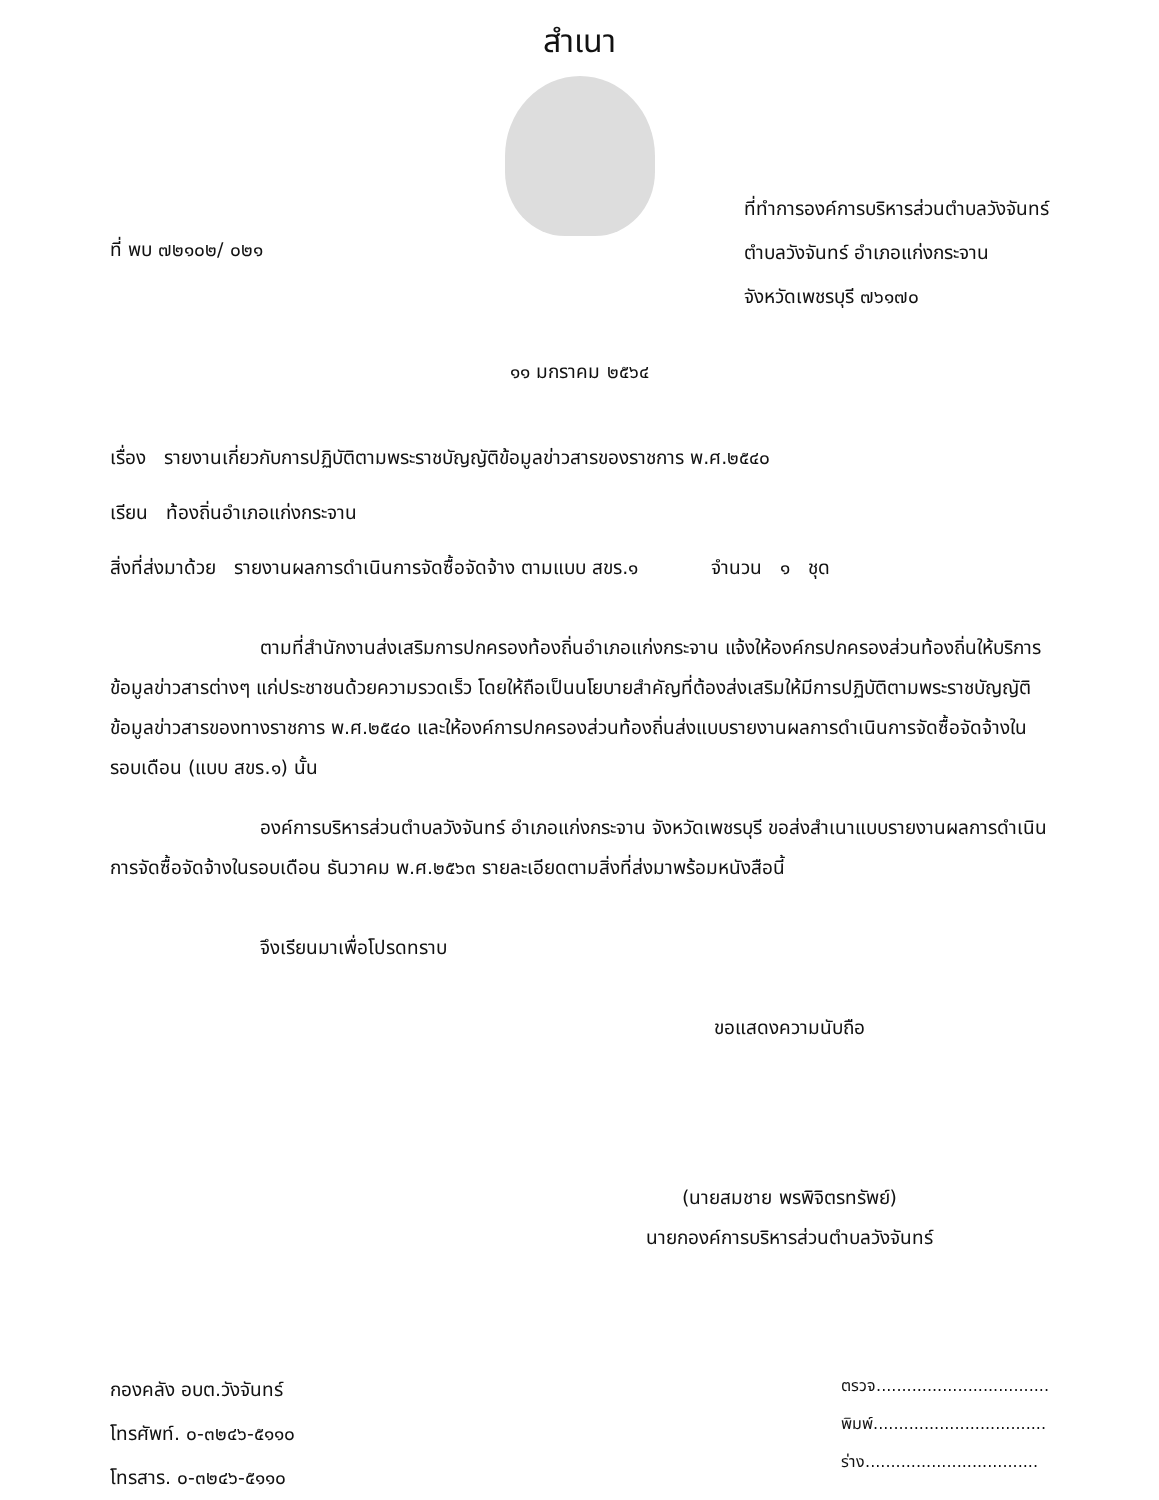สำเนา
ที่ พบ ๗๒๑๐๒/ ๐๒๑
ที่ทำการองค์การบริหารส่วนตำบลวังจันทร์
ตำบลวังจันทร์ อำเภอแก่งกระจาน
จังหวัดเพชรบุรี ๗๖๑๗๐
๑๑ มกราคม ๒๕๖๔
เรื่อง รายงานเกี่ยวกับการปฏิบัติตามพระราชบัญญัติข้อมูลข่าวสารของราชการ พ.ศ.๒๕๔๐
เรียน ท้องถิ่นอำเภอแก่งกระจาน
สิ่งที่ส่งมาด้วย รายงานผลการดำเนินการจัดซื้อจัดจ้าง ตามแบบ สขร.๑ จำนวน ๑ ชุด
ตามที่สำนักงานส่งเสริมการปกครองท้องถิ่นอำเภอแก่งกระจาน แจ้งให้องค์กรปกครองส่วนท้องถิ่นให้บริการข้อมูลข่าวสารต่างๆ แก่ประชาชนด้วยความรวดเร็ว โดยให้ถือเป็นนโยบายสำคัญที่ต้องส่งเสริมให้มีการปฏิบัติตามพระราชบัญญัติข้อมูลข่าวสารของทางราชการ พ.ศ.๒๕๔๐ และให้องค์การปกครองส่วนท้องถิ่นส่งแบบรายงานผลการดำเนินการจัดซื้อจัดจ้างในรอบเดือน (แบบ สขร.๑) นั้น
องค์การบริหารส่วนตำบลวังจันทร์ อำเภอแก่งกระจาน จังหวัดเพชรบุรี ขอส่งสำเนาแบบรายงานผลการดำเนินการจัดซื้อจัดจ้างในรอบเดือน ธันวาคม พ.ศ.๒๕๖๓ รายละเอียดตามสิ่งที่ส่งมาพร้อมหนังสือนี้
จึงเรียนมาเพื่อโปรดทราบ
ขอแสดงความนับถือ
(นายสมชาย พรพิจิตรทรัพย์)
นายกองค์การบริหารส่วนตำบลวังจันทร์
กองคลัง อบต.วังจันทร์
โทรศัพท์. ๐-๓๒๔๖-๕๑๑๐
โทรสาร. ๐-๓๒๔๖-๕๑๑๐
ตรวจ..................................
พิมพ์..................................
ร่าง..................................